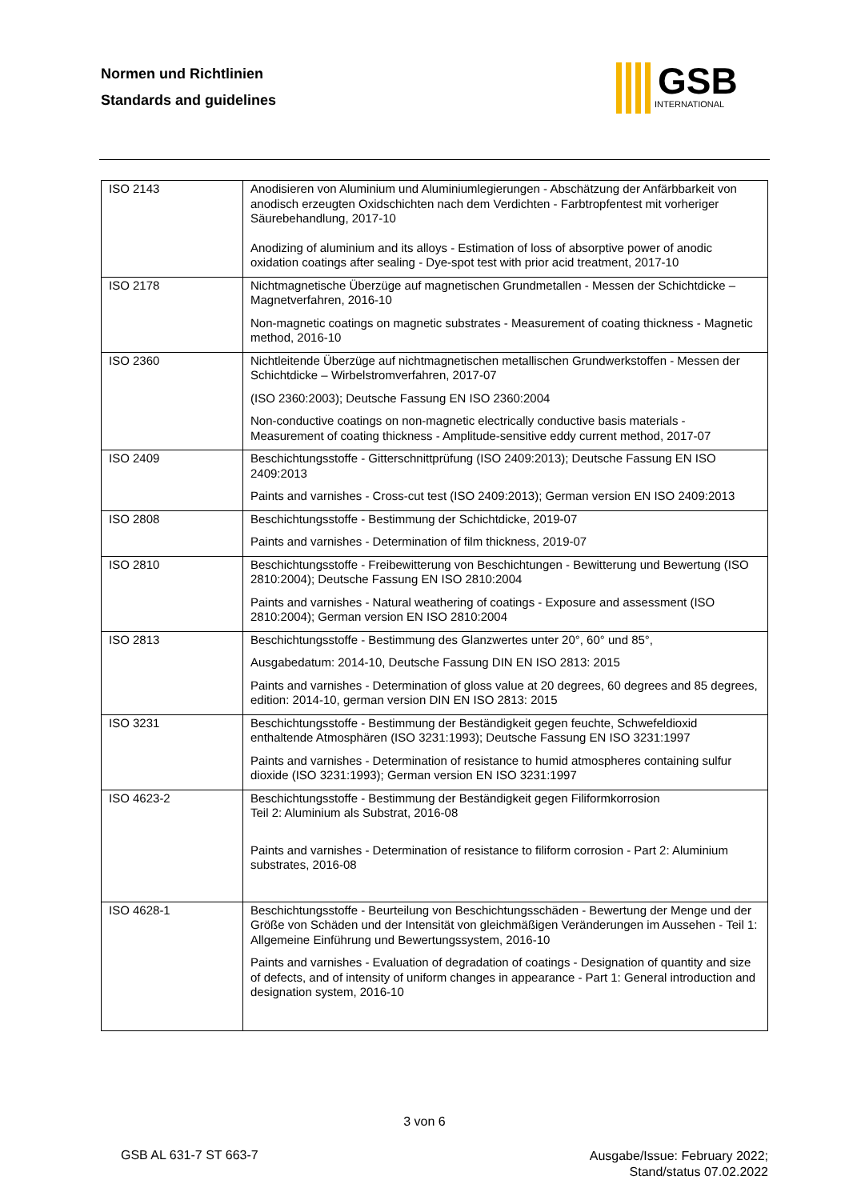Normen und Richtlinien
Standards and guidelines
GSB
INTERNATIONAL
| ISO 2143 | Anodisieren von Aluminium und Aluminiumlegierungen - Abschätzung der Anfärbbarkeit von anodisch erzeugten Oxidschichten nach dem Verdichten - Farbtropfentest mit vorheriger Säurebehandlung, 2017-10 Anodizing of aluminium and its alloys - Estimation of loss of absorptive power of anodic oxidation coatings after sealing - Dye-spot test with prior acid treatment, 2017-10 |
| ISO 2178 | Nichtmagnetische Überzüge auf magnetischen Grundmetallen - Messen der Schichtdicke – Magnetverfahren, 2016-10 Non-magnetic coatings on magnetic substrates - Measurement of coating thickness - Magnetic method, 2016-10 |
| ISO 2360 | Nichtleitende Überzüge auf nichtmagnetischen metallischen Grundwerkstoffen - Messen der Schichtdicke – Wirbelstromverfahren, 2017-07 (ISO 2360:2003); Deutsche Fassung EN ISO 2360:2004 Non-conductive coatings on non-magnetic electrically conductive basis materials - Measurement of coating thickness - Amplitude-sensitive eddy current method, 2017-07 |
| ISO 2409 | Beschichtungsstoffe - Gitterschnittprüfung (ISO 2409:2013); Deutsche Fassung EN ISO 2409:2013 Paints and varnishes - Cross-cut test (ISO 2409:2013); German version EN ISO 2409:2013 |
| ISO 2808 | Beschichtungsstoffe - Bestimmung der Schichtdicke, 2019-07 Paints and varnishes - Determination of film thickness, 2019-07 |
| ISO 2810 | Beschichtungsstoffe - Freibewitterung von Beschichtungen - Bewitterung und Bewertung (ISO 2810:2004); Deutsche Fassung EN ISO 2810:2004 Paints and varnishes - Natural weathering of coatings - Exposure and assessment (ISO 2810:2004); German version EN ISO 2810:2004 |
| ISO 2813 | Beschichtungsstoffe - Bestimmung des Glanzwertes unter 20°, 60° und 85°, Ausgabedatum: 2014-10, Deutsche Fassung DIN EN ISO 2813: 2015 Paints and varnishes - Determination of gloss value at 20 degrees, 60 degrees and 85 degrees, edition: 2014-10, german version DIN EN ISO 2813: 2015 |
| ISO 3231 | Beschichtungsstoffe - Bestimmung der Beständigkeit gegen feuchte, Schwefeldioxid enthaltende Atmosphären (ISO 3231:1993); Deutsche Fassung EN ISO 3231:1997 Paints and varnishes - Determination of resistance to humid atmospheres containing sulfur dioxide (ISO 3231:1993); German version EN ISO 3231:1997 |
| ISO 4623-2 | Beschichtungsstoffe - Bestimmung der Beständigkeit gegen Filiformkorrosion Teil 2: Aluminium als Substrat, 2016-08 Paints and varnishes - Determination of resistance to filiform corrosion - Part 2: Aluminium substrates, 2016-08 |
| ISO 4628-1 | Beschichtungsstoffe - Beurteilung von Beschichtungsschäden - Bewertung der Menge und der Größe von Schäden und der Intensität von gleichmäßigen Veränderungen im Aussehen - Teil 1: Allgemeine Einführung und Bewertungssystem, 2016-10 Paints and varnishes - Evaluation of degradation of coatings - Designation of quantity and size of defects, and of intensity of uniform changes in appearance - Part 1: General introduction and designation system, 2016-10 |
3 von 6
GSB AL 631-7 ST 663-7
Ausgabe/Issue: February 2022;
Stand/status 07.02.2022